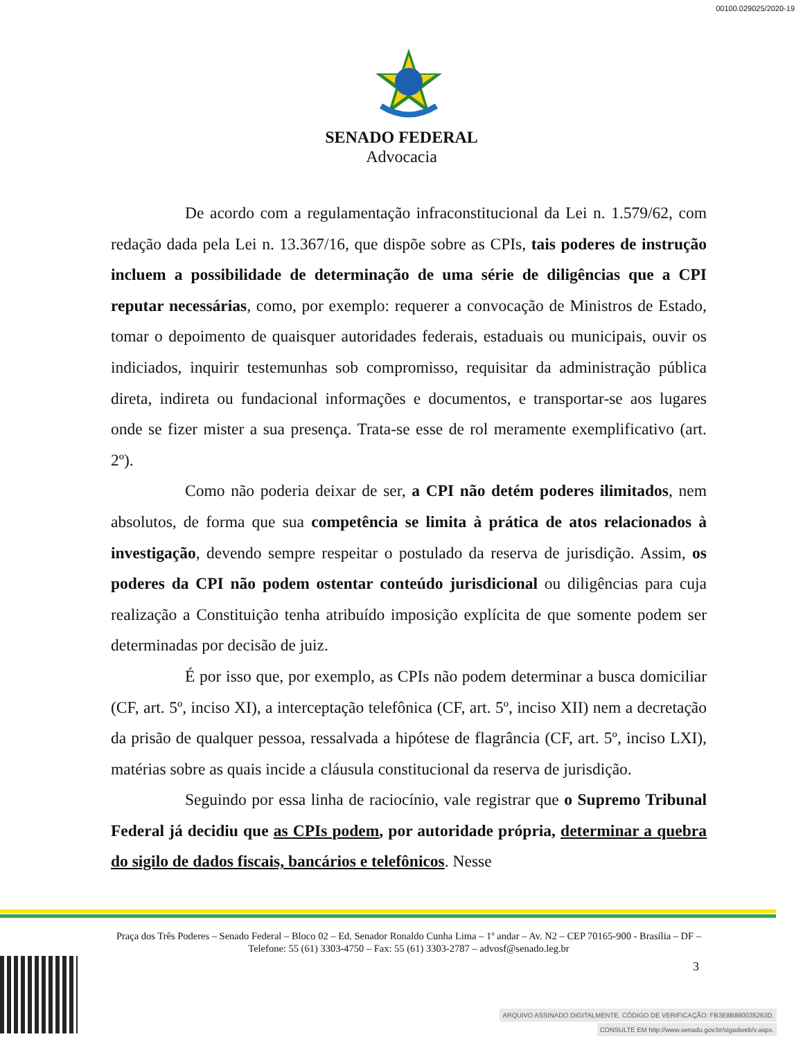00100.029025/2020-19
SENADO FEDERAL
Advocacia
De acordo com a regulamentação infraconstitucional da Lei n. 1.579/62, com redação dada pela Lei n. 13.367/16, que dispõe sobre as CPIs, tais poderes de instrução incluem a possibilidade de determinação de uma série de diligências que a CPI reputar necessárias, como, por exemplo: requerer a convocação de Ministros de Estado, tomar o depoimento de quaisquer autoridades federais, estaduais ou municipais, ouvir os indiciados, inquirir testemunhas sob compromisso, requisitar da administração pública direta, indireta ou fundacional informações e documentos, e transportar-se aos lugares onde se fizer mister a sua presença. Trata-se esse de rol meramente exemplificativo (art. 2º).
Como não poderia deixar de ser, a CPI não detém poderes ilimitados, nem absolutos, de forma que sua competência se limita à prática de atos relacionados à investigação, devendo sempre respeitar o postulado da reserva de jurisdição. Assim, os poderes da CPI não podem ostentar conteúdo jurisdicional ou diligências para cuja realização a Constituição tenha atribuído imposição explícita de que somente podem ser determinadas por decisão de juiz.
É por isso que, por exemplo, as CPIs não podem determinar a busca domiciliar (CF, art. 5º, inciso XI), a interceptação telefônica (CF, art. 5º, inciso XII) nem a decretação da prisão de qualquer pessoa, ressalvada a hipótese de flagrância (CF, art. 5º, inciso LXI), matérias sobre as quais incide a cláusula constitucional da reserva de jurisdição.
Seguindo por essa linha de raciocínio, vale registrar que o Supremo Tribunal Federal já decidiu que as CPIs podem, por autoridade própria, determinar a quebra do sigilo de dados fiscais, bancários e telefônicos. Nesse
Praça dos Três Poderes – Senado Federal – Bloco 02 – Ed. Senador Ronaldo Cunha Lima – 1º andar – Av. N2 – CEP 70165-900 - Brasília – DF – Telefone: 55 (61) 3303-4750 – Fax: 55 (61) 3303-2787 – advosf@senado.leg.br
3
ARQUIVO ASSINADO DIGITALMENTE. CÓDIGO DE VERIFICAÇÃO: FB3E8B880035263D.
CONSULTE EM http://www.senado.gov.br/sigadweb/v.aspx.